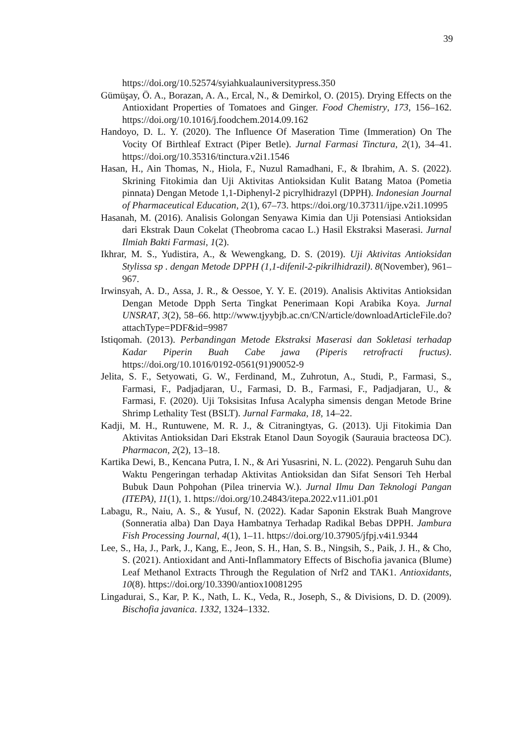39
https://doi.org/10.52574/syiahkualauniversitypress.350
Gümüşay, Ö. A., Borazan, A. A., Ercal, N., & Demirkol, O. (2015). Drying Effects on the Antioxidant Properties of Tomatoes and Ginger. Food Chemistry, 173, 156–162. https://doi.org/10.1016/j.foodchem.2014.09.162
Handoyo, D. L. Y. (2020). The Influence Of Maseration Time (Immeration) On The Vocity Of Birthleaf Extract (Piper Betle). Jurnal Farmasi Tinctura, 2(1), 34–41. https://doi.org/10.35316/tinctura.v2i1.1546
Hasan, H., Ain Thomas, N., Hiola, F., Nuzul Ramadhani, F., & Ibrahim, A. S. (2022). Skrining Fitokimia dan Uji Aktivitas Antioksidan Kulit Batang Matoa (Pometia pinnata) Dengan Metode 1,1-Diphenyl-2 picrylhidrazyl (DPPH). Indonesian Journal of Pharmaceutical Education, 2(1), 67–73. https://doi.org/10.37311/ijpe.v2i1.10995
Hasanah, M. (2016). Analisis Golongan Senyawa Kimia dan Uji Potensiasi Antioksidan dari Ekstrak Daun Cokelat (Theobroma cacao L.) Hasil Ekstraksi Maserasi. Jurnal Ilmiah Bakti Farmasi, 1(2).
Ikhrar, M. S., Yudistira, A., & Wewengkang, D. S. (2019). Uji Aktivitas Antioksidan Stylissa sp . dengan Metode DPPH (1,1-difenil-2-pikrilhidrazil). 8(November), 961–967.
Irwinsyah, A. D., Assa, J. R., & Oessoe, Y. Y. E. (2019). Analisis Aktivitas Antioksidan Dengan Metode Dpph Serta Tingkat Penerimaan Kopi Arabika Koya. Jurnal UNSRAT, 3(2), 58–66. http://www.tjyybjb.ac.cn/CN/article/downloadArticleFile.do?attachType=PDF&id=9987
Istiqomah. (2013). Perbandingan Metode Ekstraksi Maserasi dan Sokletasi terhadap Kadar Piperin Buah Cabe jawa (Piperis retrofracti fructus). https://doi.org/10.1016/0192-0561(91)90052-9
Jelita, S. F., Setyowati, G. W., Ferdinand, M., Zuhrotun, A., Studi, P., Farmasi, S., Farmasi, F., Padjadjaran, U., Farmasi, D. B., Farmasi, F., Padjadjaran, U., & Farmasi, F. (2020). Uji Toksisitas Infusa Acalypha simensis dengan Metode Brine Shrimp Lethality Test (BSLT). Jurnal Farmaka, 18, 14–22.
Kadji, M. H., Runtuwene, M. R. J., & Citraningtyas, G. (2013). Uji Fitokimia Dan Aktivitas Antioksidan Dari Ekstrak Etanol Daun Soyogik (Saurauia bracteosa DC). Pharmacon, 2(2), 13–18.
Kartika Dewi, B., Kencana Putra, I. N., & Ari Yusasrini, N. L. (2022). Pengaruh Suhu dan Waktu Pengeringan terhadap Aktivitas Antioksidan dan Sifat Sensori Teh Herbal Bubuk Daun Pohpohan (Pilea trinervia W.). Jurnal Ilmu Dan Teknologi Pangan (ITEPA), 11(1), 1. https://doi.org/10.24843/itepa.2022.v11.i01.p01
Labagu, R., Naiu, A. S., & Yusuf, N. (2022). Kadar Saponin Ekstrak Buah Mangrove (Sonneratia alba) Dan Daya Hambatnya Terhadap Radikal Bebas DPPH. Jambura Fish Processing Journal, 4(1), 1–11. https://doi.org/10.37905/jfpj.v4i1.9344
Lee, S., Ha, J., Park, J., Kang, E., Jeon, S. H., Han, S. B., Ningsih, S., Paik, J. H., & Cho, S. (2021). Antioxidant and Anti-Inflammatory Effects of Bischofia javanica (Blume) Leaf Methanol Extracts Through the Regulation of Nrf2 and TAK1. Antioxidants, 10(8). https://doi.org/10.3390/antiox10081295
Lingadurai, S., Kar, P. K., Nath, L. K., Veda, R., Joseph, S., & Divisions, D. D. (2009). Bischofia javanica. 1332, 1324–1332.